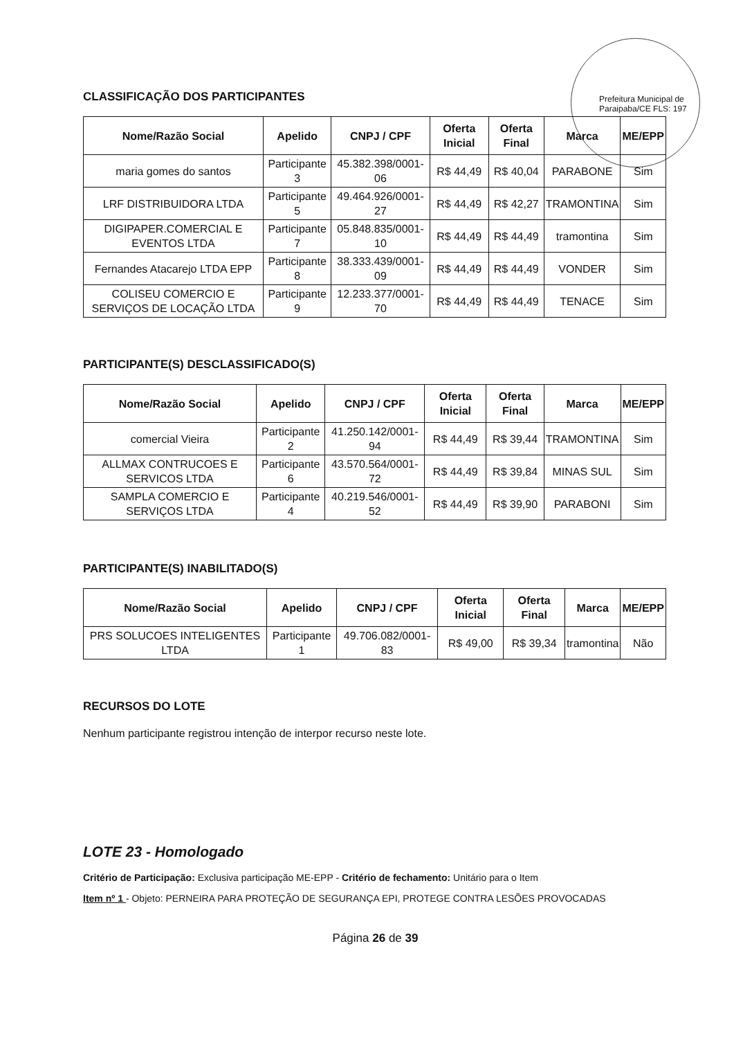Prefeitura Municipal de Paraipaba/CE FLS: 197
CLASSIFICAÇÃO DOS PARTICIPANTES
| Nome/Razão Social | Apelido | CNPJ / CPF | Oferta Inicial | Oferta Final | Marca | ME/EPP |
| --- | --- | --- | --- | --- | --- | --- |
| maria gomes do santos | Participante 3 | 45.382.398/0001-06 | R$ 44,49 | R$ 40,04 | PARABONE | Sim |
| LRF DISTRIBUIDORA LTDA | Participante 5 | 49.464.926/0001-27 | R$ 44,49 | R$ 42,27 | TRAMONTINA | Sim |
| DIGIPAPER.COMERCIAL E EVENTOS LTDA | Participante 7 | 05.848.835/0001-10 | R$ 44,49 | R$ 44,49 | tramontina | Sim |
| Fernandes Atacarejo LTDA EPP | Participante 8 | 38.333.439/0001-09 | R$ 44,49 | R$ 44,49 | VONDER | Sim |
| COLISEU COMERCIO E SERVIÇOS DE LOCAÇÃO LTDA | Participante 9 | 12.233.377/0001-70 | R$ 44,49 | R$ 44,49 | TENACE | Sim |
PARTICIPANTE(S) DESCLASSIFICADO(S)
| Nome/Razão Social | Apelido | CNPJ / CPF | Oferta Inicial | Oferta Final | Marca | ME/EPP |
| --- | --- | --- | --- | --- | --- | --- |
| comercial Vieira | Participante 2 | 41.250.142/0001-94 | R$ 44,49 | R$ 39,44 | TRAMONTINA | Sim |
| ALLMAX CONTRUCOES E SERVICOS LTDA | Participante 6 | 43.570.564/0001-72 | R$ 44,49 | R$ 39,84 | MINAS SUL | Sim |
| SAMPLA COMERCIO E SERVIÇOS LTDA | Participante 4 | 40.219.546/0001-52 | R$ 44,49 | R$ 39,90 | PARABONI | Sim |
PARTICIPANTE(S) INABILITADO(S)
| Nome/Razão Social | Apelido | CNPJ / CPF | Oferta Inicial | Oferta Final | Marca | ME/EPP |
| --- | --- | --- | --- | --- | --- | --- |
| PRS SOLUCOES INTELIGENTES LTDA | Participante 1 | 49.706.082/0001-83 | R$ 49,00 | R$ 39,34 | tramontina | Não |
RECURSOS DO LOTE
Nenhum participante registrou intenção de interpor recurso neste lote.
LOTE 23 - Homologado
Critério de Participação: Exclusiva participação ME-EPP - Critério de fechamento: Unitário para o Item
Item nº 1 - Objeto: PERNEIRA PARA PROTEÇÃO DE SEGURANÇA EPI, PROTEGE CONTRA LESÕES PROVOCADAS
Página 26 de 39